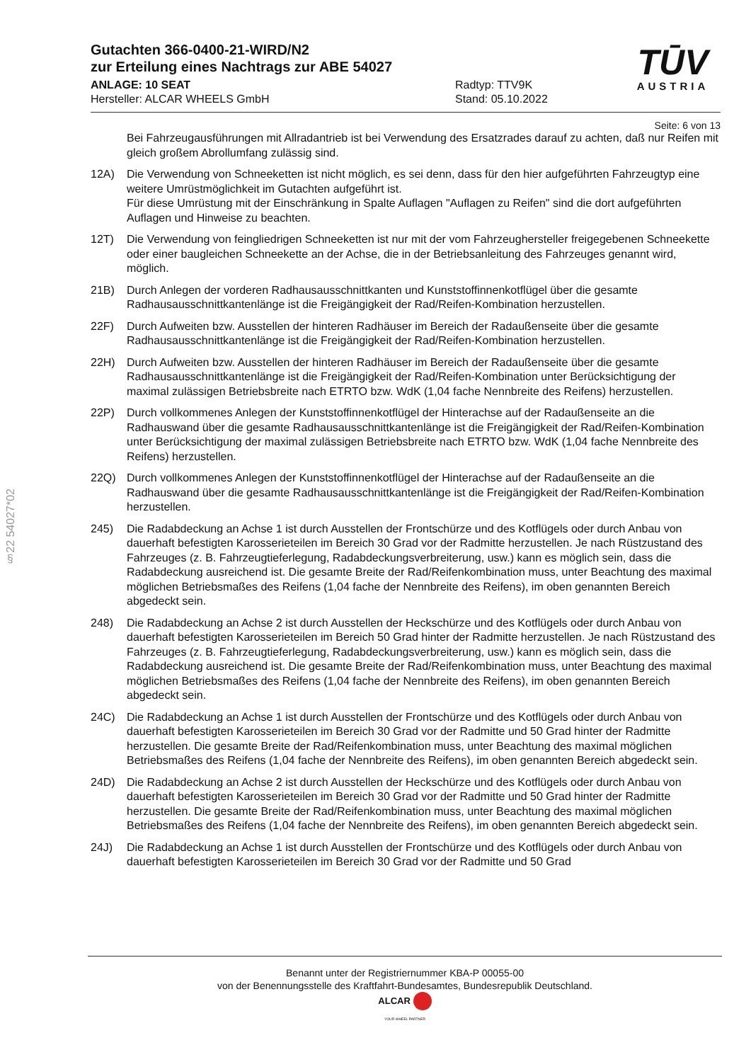§22 54027*02
Gutachten 366-0400-21-WIRD/N2
zur Erteilung eines Nachtrags zur ABE 54027
ANLAGE: 10 SEAT
Hersteller: ALCAR WHEELS GmbH
Radtyp: TTV9K
Stand: 05.10.2022
TŪV
AUSTRIA
Seite: 6 von 13
Bei Fahrzeugausführungen mit Allradantrieb ist bei Verwendung des Ersatzrades darauf zu achten, daß nur Reifen mit gleich großem Abrollumfang zulässig sind.
12A) Die Verwendung von Schneeketten ist nicht möglich, es sei denn, dass für den hier aufgeführten Fahrzeugtyp eine weitere Umrüstmöglichkeit im Gutachten aufgeführt ist.
Für diese Umrüstung mit der Einschränkung in Spalte Auflagen "Auflagen zu Reifen" sind die dort aufgeführten Auflagen und Hinweise zu beachten.
12T) Die Verwendung von feingliedrigen Schneeketten ist nur mit der vom Fahrzeughersteller freigegebenen Schneekette oder einer baugleichen Schneekette an der Achse, die in der Betriebsanleitung des Fahrzeuges genannt wird, möglich.
21B) Durch Anlegen der vorderen Radhausausschnittkanten und Kunststoffinnenkotflügel über die gesamte Radhausausschnittkantenlänge ist die Freigängigkeit der Rad/Reifen-Kombination herzustellen.
22F) Durch Aufweiten bzw. Ausstellen der hinteren Radhäuser im Bereich der Radaußenseite über die gesamte Radhausausschnittkantenlänge ist die Freigängigkeit der Rad/Reifen-Kombination herzustellen.
22H) Durch Aufweiten bzw. Ausstellen der hinteren Radhäuser im Bereich der Radaußenseite über die gesamte Radhausausschnittkantenlänge ist die Freigängigkeit der Rad/Reifen-Kombination unter Berücksichtigung der maximal zulässigen Betriebsbreite nach ETRTO bzw. WdK (1,04 fache Nennbreite des Reifens) herzustellen.
22P) Durch vollkommenes Anlegen der Kunststoffinnenkotflügel der Hinterachse auf der Radaußenseite an die Radhauswand über die gesamte Radhausausschnittkantenlänge ist die Freigängigkeit der Rad/Reifen-Kombination unter Berücksichtigung der maximal zulässigen Betriebsbreite nach ETRTO bzw. WdK (1,04 fache Nennbreite des Reifens) herzustellen.
22Q) Durch vollkommenes Anlegen der Kunststoffinnenkotflügel der Hinterachse auf der Radaußenseite an die Radhauswand über die gesamte Radhausausschnittkantenlänge ist die Freigängigkeit der Rad/Reifen-Kombination herzustellen.
245) Die Radabdeckung an Achse 1 ist durch Ausstellen der Frontschürze und des Kotflügels oder durch Anbau von dauerhaft befestigten Karosserieteilen im Bereich 30 Grad vor der Radmitte herzustellen. Je nach Rüstzustand des Fahrzeuges (z. B. Fahrzeugtieferlegung, Radabdeckungsverbreiterung, usw.) kann es möglich sein, dass die Radabdeckung ausreichend ist. Die gesamte Breite der Rad/Reifenkombination muss, unter Beachtung des maximal möglichen Betriebsmaßes des Reifens (1,04 fache der Nennbreite des Reifens), im oben genannten Bereich abgedeckt sein.
248) Die Radabdeckung an Achse 2 ist durch Ausstellen der Heckschürze und des Kotflügels oder durch Anbau von dauerhaft befestigten Karosserieteilen im Bereich 50 Grad hinter der Radmitte herzustellen. Je nach Rüstzustand des Fahrzeuges (z. B. Fahrzeugtieferlegung, Radabdeckungsverbreiterung, usw.) kann es möglich sein, dass die Radabdeckung ausreichend ist. Die gesamte Breite der Rad/Reifenkombination muss, unter Beachtung des maximal möglichen Betriebsmaßes des Reifens (1,04 fache der Nennbreite des Reifens), im oben genannten Bereich abgedeckt sein.
24C) Die Radabdeckung an Achse 1 ist durch Ausstellen der Frontschürze und des Kotflügels oder durch Anbau von dauerhaft befestigten Karosserieteilen im Bereich 30 Grad vor der Radmitte und 50 Grad hinter der Radmitte herzustellen. Die gesamte Breite der Rad/Reifenkombination muss, unter Beachtung des maximal möglichen Betriebsmaßes des Reifens (1,04 fache der Nennbreite des Reifens), im oben genannten Bereich abgedeckt sein.
24D) Die Radabdeckung an Achse 2 ist durch Ausstellen der Heckschürze und des Kotflügels oder durch Anbau von dauerhaft befestigten Karosserieteilen im Bereich 30 Grad vor der Radmitte und 50 Grad hinter der Radmitte herzustellen. Die gesamte Breite der Rad/Reifenkombination muss, unter Beachtung des maximal möglichen Betriebsmaßes des Reifens (1,04 fache der Nennbreite des Reifens), im oben genannten Bereich abgedeckt sein.
24J) Die Radabdeckung an Achse 1 ist durch Ausstellen der Frontschürze und des Kotflügels oder durch Anbau von dauerhaft befestigten Karosserieteilen im Bereich 30 Grad vor der Radmitte und 50 Grad
Benannt unter der Registriernummer KBA-P 00055-00
von der Benennungsstelle des Kraftfahrt-Bundesamtes, Bundesrepublik Deutschland.
ALCAR
YOUR WHEEL PARTNER